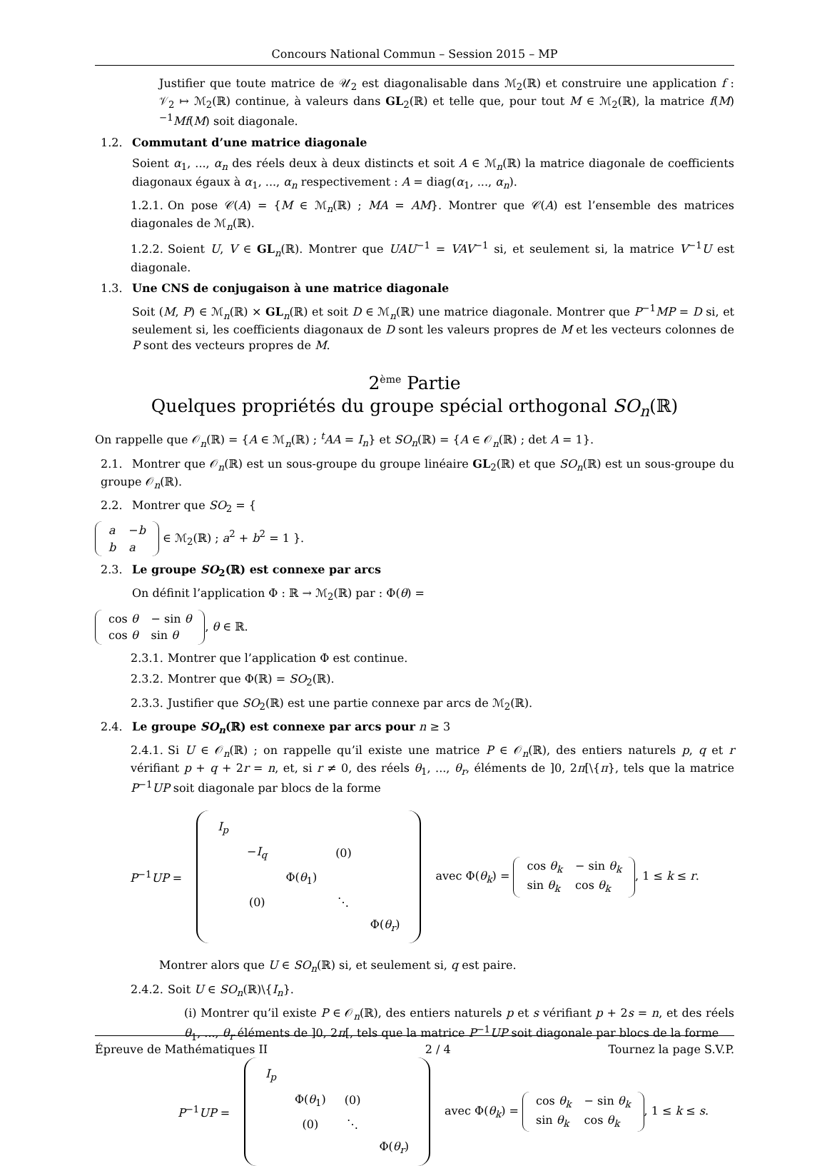Concours National Commun – Session 2015 – MP
Justifier que toute matrice de 𝒰<sub>2</sub> est diagonalisable dans ℳ<sub>2</sub>(ℝ) et construire une application f : 𝒱<sub>2</sub> ↦ ℳ<sub>2</sub>(ℝ) continue, à valeurs dans GL<sub>2</sub>(ℝ) et telle que, pour tout M ∈ ℳ<sub>2</sub>(ℝ), la matrice f(M)<sup>−1</sup>Mf(M) soit diagonale.
1.2. Commutant d’une matrice diagonale
Soient α<sub>1</sub>, ..., α<sub>n</sub> des réels deux à deux distincts et soit A ∈ ℳ<sub>n</sub>(ℝ) la matrice diagonale de coefficients diagonaux égaux à α<sub>1</sub>, ..., α<sub>n</sub> respectivement : A = diag(α<sub>1</sub>, ..., α<sub>n</sub>).
1.2.1. On pose 𝒞(A) = {M ∈ ℳ<sub>n</sub>(ℝ) ; MA = AM}. Montrer que 𝒞(A) est l’ensemble des matrices diagonales de ℳ<sub>n</sub>(ℝ).
1.2.2. Soient U, V ∈ GL<sub>n</sub>(ℝ). Montrer que UAU<sup>−1</sup> = VAV<sup>−1</sup> si, et seulement si, la matrice V<sup>−1</sup>U est diagonale.
1.3. Une CNS de conjugaison à une matrice diagonale
Soit (M, P) ∈ ℳ<sub>n</sub>(ℝ) × GL<sub>n</sub>(ℝ) et soit D ∈ ℳ<sub>n</sub>(ℝ) une matrice diagonale. Montrer que P<sup>−1</sup>MP = D si, et seulement si, les coefficients diagonaux de D sont les valeurs propres de M et les vecteurs colonnes de P sont des vecteurs propres de M.
2<sup>ème</sup> Partie
Quelques propriétés du groupe spécial orthogonal SO<sub>n</sub>(ℝ)
On rappelle que 𝒪<sub>n</sub>(ℝ) = {A ∈ ℳ<sub>n</sub>(ℝ) ; <sup>t</sup>AA = I<sub>n</sub>} et SO<sub>n</sub>(ℝ) = {A ∈ 𝒪<sub>n</sub>(ℝ) ; det A = 1}.
2.1. Montrer que 𝒪<sub>n</sub>(ℝ) est un sous-groupe du groupe linéaire GL<sub>2</sub>(ℝ) et que SO<sub>n</sub>(ℝ) est un sous-groupe du groupe 𝒪<sub>n</sub>(ℝ).
2.2. Montrer que SO<sub>2</sub> = {
| a | − b |
| b | a |
∈ ℳ<sub>2</sub>(ℝ) ; a<sup>2</sup> + b<sup>2</sup> = 1 }.
2.3. Le groupe SO<sub>2</sub>(ℝ) est connexe par arcs
On définit l’application Φ : ℝ → ℳ<sub>2</sub>(ℝ) par : Φ(θ) =
| cos θ | − sin θ |
| cos θ | sin θ |
, θ ∈ ℝ.
2.3.1. Montrer que l’application Φ est continue.
2.3.2. Montrer que Φ(ℝ) = SO<sub>2</sub>(ℝ).
2.3.3. Justifier que SO<sub>2</sub>(ℝ) est une partie connexe par arcs de ℳ<sub>2</sub>(ℝ).
2.4. Le groupe SO<sub>n</sub>(ℝ) est connexe par arcs pour n ≥ 3
2.4.1. Si U ∈ 𝒪<sub>n</sub>(ℝ) ; on rappelle qu’il existe une matrice P ∈ 𝒪<sub>n</sub>(ℝ), des entiers naturels p, q et r vérifiant p + q + 2r = n, et, si r ≠ 0, des réels θ<sub>1</sub>, ..., θ<sub>r</sub>, éléments de ]0, 2π[\{π}, tels que la matrice P<sup>−1</sup>UP soit diagonale par blocs de la forme
P<sup>−1</sup>UP =
| I<sub>p</sub> | | | | |
| | − I<sub>q</sub> | | (0) | |
| | | Φ( θ<sub>1</sub>) | | |
| | (0) | | ⋱ | |
| | | | | Φ( θ<sub>r</sub> ) |
avec Φ(θ<sub>k</sub>) =
| cos θ<sub>k</sub> | − sin θ<sub>k</sub> |
| sin θ<sub>k</sub> | cos θ<sub>k</sub> |
, 1 ≤ k ≤ r.
Montrer alors que U ∈ SO<sub>n</sub>(ℝ) si, et seulement si, q est paire.
2.4.2. Soit U ∈ SO<sub>n</sub>(ℝ)\{I<sub>n</sub>}.
(i) Montrer qu’il existe P ∈ 𝒪<sub>n</sub>(ℝ), des entiers naturels p et s vérifiant p + 2s = n, et des réels θ<sub>1</sub>, ..., θ<sub>r</sub> éléments de ]0, 2π[, tels que la matrice P<sup>−1</sup>UP soit diagonale par blocs de la forme
P<sup>−1</sup>UP =
| I<sub>p</sub> | | | |
| | Φ( θ<sub>1</sub>) | (0) | |
| | (0) | ⋱ | |
| | | | Φ( θ<sub>r</sub> ) |
avec Φ(θ<sub>k</sub>) =
| cos θ<sub>k</sub> | − sin θ<sub>k</sub> |
| sin θ<sub>k</sub> | cos θ<sub>k</sub> |
, 1 ≤ k ≤ s.
Épreuve de Mathématiques II 2 / 4 Tournez la page S.V.P.